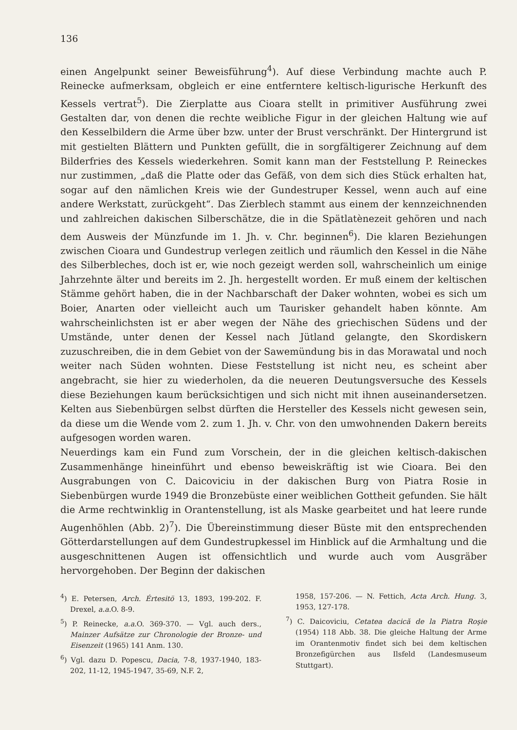136
einen Angelpunkt seiner Beweisführung<sup>4</sup>). Auf diese Verbindung machte auch P. Reinecke aufmerksam, obgleich er eine entferntere keltisch-ligurische Herkunft des Kessels vertrat<sup>5</sup>). Die Zierplatte aus Cioara stellt in primitiver Ausführung zwei Gestalten dar, von denen die rechte weibliche Figur in der gleichen Haltung wie auf den Kesselbildern die Arme über bzw. unter der Brust verschränkt. Der Hintergrund ist mit gestielten Blättern und Punkten gefüllt, die in sorgfältigerer Zeichnung auf dem Bilderfries des Kessels wiederkehren. Somit kann man der Feststellung P. Reineckes nur zustimmen, „daß die Platte oder das Gefäß, von dem sich dies Stück erhalten hat, sogar auf den nämlichen Kreis wie der Gundestruper Kessel, wenn auch auf eine andere Werkstatt, zurückgeht“. Das Zierblech stammt aus einem der kennzeichnenden und zahlreichen dakischen Silberschätze, die in die Spätlatènezeit gehören und nach dem Ausweis der Münzfunde im 1. Jh. v. Chr. beginnen<sup>6</sup>). Die klaren Beziehungen zwischen Cioara und Gundestrup verlegen zeitlich und räumlich den Kessel in die Nähe des Silberbleches, doch ist er, wie noch gezeigt werden soll, wahrscheinlich um einige Jahrzehnte älter und bereits im 2. Jh. hergestellt worden. Er muß einem der keltischen Stämme gehört haben, die in der Nachbarschaft der Daker wohnten, wobei es sich um Boier, Anarten oder vielleicht auch um Taurisker gehandelt haben könnte. Am wahrscheinlichsten ist er aber wegen der Nähe des griechischen Südens und der Umstände, unter denen der Kessel nach Jütland gelangte, den Skordiskern zuzuschreiben, die in dem Gebiet von der Sawemündung bis in das Morawatal und noch weiter nach Süden wohnten. Diese Feststellung ist nicht neu, es scheint aber angebracht, sie hier zu wiederholen, da die neueren Deutungsversuche des Kessels diese Beziehungen kaum berücksichtigen und sich nicht mit ihnen auseinandersetzen. Kelten aus Siebenbürgen selbst dürften die Hersteller des Kessels nicht gewesen sein, da diese um die Wende vom 2. zum 1. Jh. v. Chr. von den umwohnenden Dakern bereits aufgesogen worden waren.
Neuerdings kam ein Fund zum Vorschein, der in die gleichen keltisch-dakischen Zusammenhänge hineinführt und ebenso beweiskräftig ist wie Cioara. Bei den Ausgrabungen von C. Daicoviciu in der dakischen Burg von Piatra Rosie in Siebenbürgen wurde 1949 die Bronzebüste einer weiblichen Gottheit gefunden. Sie hält die Arme rechtwinklig in Orantenstellung, ist als Maske gearbeitet und hat leere runde Augenhöhlen (Abb. 2)<sup>7</sup>). Die Übereinstimmung dieser Büste mit den entsprechenden Götterdarstellungen auf dem Gundestrupkessel im Hinblick auf die Armhaltung und die ausgeschnittenen Augen ist offensichtlich und wurde auch vom Ausgräber hervorgehoben. Der Beginn der dakischen
<sup>4</sup>) E. Petersen, Arch. Értesitö 13, 1893, 199-202. F. Drexel, a.a. O. 8-9.
<sup>5</sup>) P. Reinecke, a.a. O. 369-370. — Vgl. auch ders., Mainzer Aufsätze zur Chronologie der Bronze- und Eisenzeit (1965) 141 Anm. 130.
<sup>6</sup>) Vgl. dazu D. Popescu, Dacia, 7-8, 1937-1940, 183-202, 11-12, 1945-1947, 35-69, N.F. 2,
1958, 157-206. — N. Fettich, Acta Arch. Hung. 3, 1953, 127-178.
<sup>7</sup>) C. Daicoviciu, Cetatea dacică de la Piatra Roşie (1954) 118 Abb. 38. Die gleiche Haltung der Arme im Orantenmotiv findet sich bei dem keltischen Bronzefigürchen aus Ilsfeld (Landesmuseum Stuttgart).